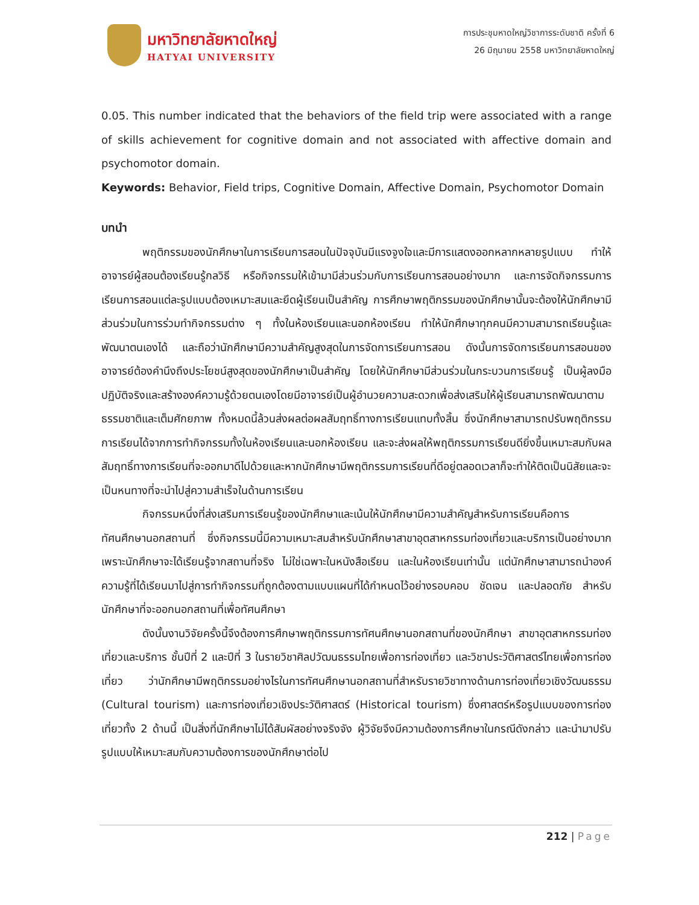มหาวิทยาลัยหาดใหญ่
HATYAI UNIVERSITY
การประชุมหาดใหญ่วิชาการระดับชาติ ครั้งที่ 6
26 มิถุนายน 2558 มหาวิทยาลัยหาดใหญ่
0.05. This number indicated that the behaviors of the field trip were associated with a range of skills achievement for cognitive domain and not associated with affective domain and psychomotor domain.
Keywords: Behavior, Field trips, Cognitive Domain, Affective Domain, Psychomotor Domain
บทนำ
พฤติกรรมของนักศึกษาในการเรียนการสอนในปัจจุบันมีแรงจูงใจและมีการแสดงออกหลากหลายรูปแบบ ทำให้อาจารย์ผู้สอนต้องเรียนรู้กลวิธี หรือกิจกรรมให้เข้ามามีส่วนร่วมกับการเรียนการสอนอย่างมาก และการจัดกิจกรรมการเรียนการสอนแต่ละรูปแบบต้องเหมาะสมและยึดผู้เรียนเป็นสำคัญ การศึกษาพฤติกรรมของนักศึกษานั้นจะต้องให้นักศึกษามีส่วนร่วมในการร่วมทำกิจกรรมต่าง ๆ ทั้งในห้องเรียนและนอกห้องเรียน ทำให้นักศึกษาทุกคนมีความสามารถเรียนรู้และพัฒนาตนเองได้ และถือว่านักศึกษามีความสำคัญสูงสุดในการจัดการเรียนการสอน ดังนั้นการจัดการเรียนการสอนของอาจารย์ต้องคำนึงถึงประโยชน์สูงสุดของนักศึกษาเป็นสำคัญ โดยให้นักศึกษามีส่วนร่วมในกระบวนการเรียนรู้ เป็นผู้ลงมือปฏิบัติจริงและสร้างองค์ความรู้ด้วยตนเองโดยมีอาจารย์เป็นผู้อำนวยความสะดวกเพื่อส่งเสริมให้ผู้เรียนสามารถพัฒนาตามธรรมชาติและเต็มศักยภาพ ทั้งหมดนี้ล้วนส่งผลต่อผลสัมฤทธิ์ทางการเรียนแทบทั้งสิ้น ซึ่งนักศึกษาสามารถปรับพฤติกรรมการเรียนได้จากการทำกิจกรรมทั้งในห้องเรียนและนอกห้องเรียน และจะส่งผลให้พฤติกรรมการเรียนดียิ่งขึ้นเหมาะสมกับผลสัมฤทธิ์ทางการเรียนที่จะออกมาดีไปด้วยและหากนักศึกษามีพฤติกรรมการเรียนที่ดีอยู่ตลอดเวลาก็จะทำให้ติดเป็นนิสัยและจะเป็นหนทางที่จะนำไปสู่ความสำเร็จในด้านการเรียน
กิจกรรมหนึ่งที่ส่งเสริมการเรียนรู้ของนักศึกษาและเน้นให้นักศึกษามีความสำคัญสำหรับการเรียนคือการทัศนศึกษานอกสถานที่ ซึ่งกิจกรรมนี้มีความเหมาะสมสำหรับนักศึกษาสาขาอุตสาหกรรมท่องเที่ยวและบริการเป็นอย่างมาก เพราะนักศึกษาจะได้เรียนรู้จากสถานที่จริง ไม่ใช่เฉพาะในหนังสือเรียน และในห้องเรียนเท่านั้น แต่นักศึกษาสามารถนำองค์ความรู้ที่ได้เรียนมาไปสู่การทำกิจกรรมที่ถูกต้องตามแบบแผนที่ได้กำหนดไว้อย่างรอบคอบ ชัดเจน และปลอดภัย สำหรับนักศึกษาที่จะออกนอกสถานที่เพื่อทัศนศึกษา
ดังนั้นงานวิจัยครั้งนี้จึงต้องการศึกษาพฤติกรรมการทัศนศึกษานอกสถานที่ของนักศึกษา สาขาอุตสาหกรรมท่องเที่ยวและบริการ ชั้นปีที่ 2 และปีที่ 3 ในรายวิชาศิลปวัฒนธรรมไทยเพื่อการท่องเที่ยว และวิชาประวัติศาสตร์ไทยเพื่อการท่องเที่ยว ว่านักศึกษามีพฤติกรรมอย่างไรในการทัศนศึกษานอกสถานที่สำหรับรายวิชาทางด้านการท่องเที่ยวเชิงวัฒนธรรม (Cultural tourism) และการท่องเที่ยวเชิงประวัติศาสตร์ (Historical tourism) ซึ่งศาสตร์หรือรูปแบบของการท่องเที่ยวทั้ง 2 ด้านนี้ เป็นสิ่งที่นักศึกษาไม่ได้สัมผัสอย่างจริงจัง ผู้วิจัยจึงมีความต้องการศึกษาในกรณีดังกล่าว และนำมาปรับรูปแบบให้เหมาะสมกับความต้องการของนักศึกษาต่อไป
212 | Page